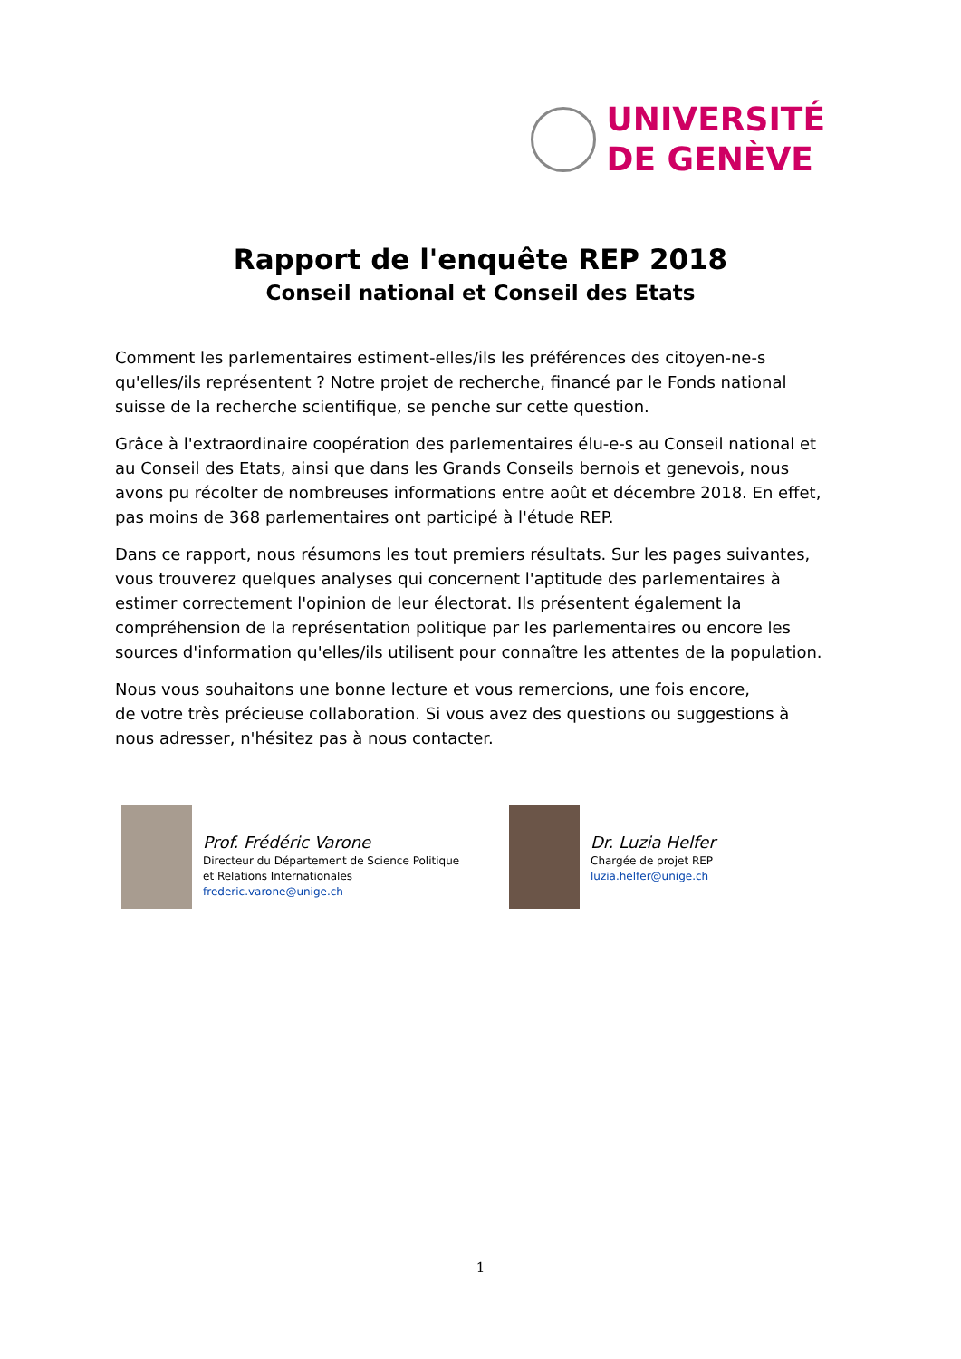UNIVERSITÉ
DE GENÈVE
Rapport de l'enquête REP 2018
Conseil national et Conseil des Etats
Comment les parlementaires estiment-elles/ils les préférences des citoyen-ne-s qu'elles/ils représentent ? Notre projet de recherche, financé par le Fonds national suisse de la recherche scientifique, se penche sur cette question.
Grâce à l'extraordinaire coopération des parlementaires élu-e-s au Conseil national et au Conseil des Etats, ainsi que dans les Grands Conseils bernois et genevois, nous avons pu récolter de nombreuses informations entre août et décembre 2018. En effet, pas moins de 368 parlementaires ont participé à l'étude REP.
Dans ce rapport, nous résumons les tout premiers résultats. Sur les pages suivantes, vous trouverez quelques analyses qui concernent l'aptitude des parlementaires à estimer correctement l'opinion de leur électorat. Ils présentent également la compréhension de la représentation politique par les parlementaires ou encore les sources d'information qu'elles/ils utilisent pour connaître les attentes de la population.
Nous vous souhaitons une bonne lecture et vous remercions, une fois encore,
de votre très précieuse collaboration. Si vous avez des questions ou suggestions à nous adresser, n'hésitez pas à nous contacter.
Prof. Frédéric Varone
Directeur du Département de Science Politique
et Relations Internationales
frederic.varone@unige.ch
Dr. Luzia Helfer
Chargée de projet REP
luzia.helfer@unige.ch
1